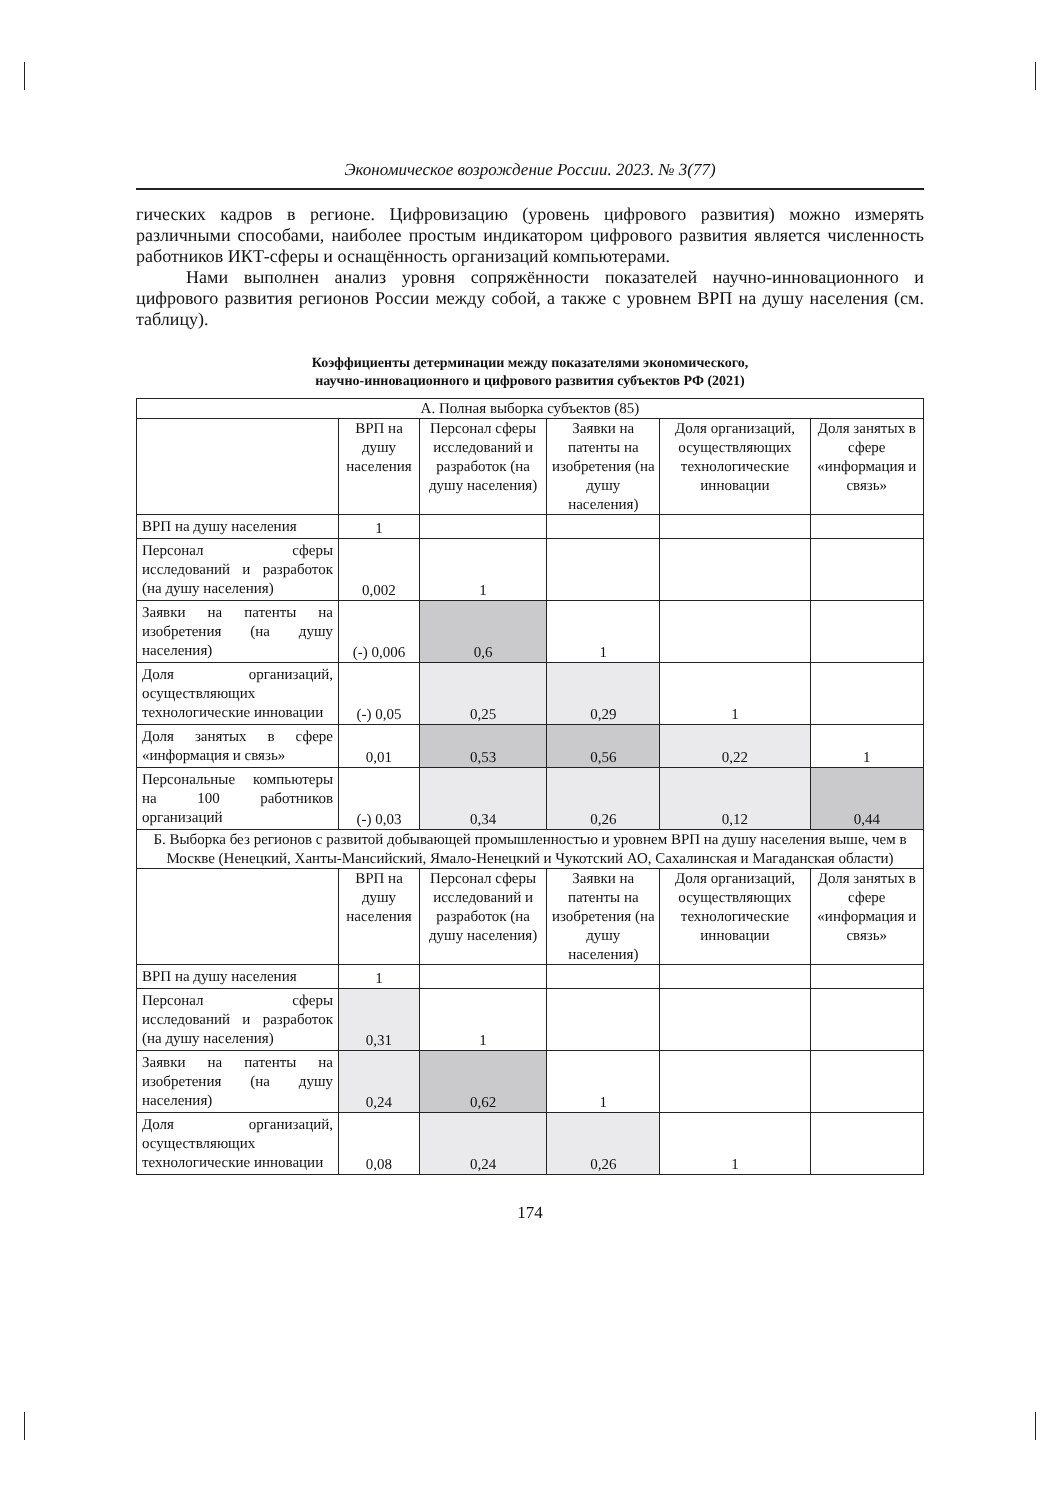Экономическое возрождение России. 2023. № 3(77)
гических кадров в регионе. Цифровизацию (уровень цифрового развития) можно измерять различными способами, наиболее простым индикатором цифрового развития является численность работников ИКТ-сферы и оснащённость организаций компьютерами.
Нами выполнен анализ уровня сопряжённости показателей научно-инновационного и цифрового развития регионов России между собой, а также с уровнем ВРП на душу населения (см. таблицу).
Коэффициенты детерминации между показателями экономического,
научно-инновационного и цифрового развития субъектов РФ (2021)
| А. Полная выборка субъектов (85) | | | | | |
| | ВРП на душу населения | Персонал сферы исследований и разработок (на душу населения) | Заявки на патенты на изобретения (на душу населения) | Доля организаций, осуществляющих технологические инновации | Доля занятых в сфере «информация и связь» |
| ВРП на душу населения | 1 | | | | |
| Персонал сферы исследований и разработок (на душу населения) | 0,002 | 1 | | | |
| Заявки на патенты на изобретения (на душу населения) | (-) 0,006 | 0,6 | 1 | | |
| Доля организаций, осуществляющих технологические инновации | (-) 0,05 | 0,25 | 0,29 | 1 | |
| Доля занятых в сфере «информация и связь» | 0,01 | 0,53 | 0,56 | 0,22 | 1 |
| Персональные компьютеры на 100 работников организаций | (-) 0,03 | 0,34 | 0,26 | 0,12 | 0,44 |
| Б. Выборка без регионов с развитой добывающей промышленностью и уровнем ВРП на душу населения выше, чем в Москве (Ненецкий, Ханты-Мансийский, Ямало-Ненецкий и Чукотский АО, Сахалинская и Магаданская области) | | | | | |
| | ВРП на душу населения | Персонал сферы исследований и разработок (на душу населения) | Заявки на патенты на изобретения (на душу населения) | Доля организаций, осуществляющих технологические инновации | Доля занятых в сфере «информация и связь» |
| ВРП на душу населения | 1 | | | | |
| Персонал сферы исследований и разработок (на душу населения) | 0,31 | 1 | | | |
| Заявки на патенты на изобретения (на душу населения) | 0,24 | 0,62 | 1 | | |
| Доля организаций, осуществляющих технологические инновации | 0,08 | 0,24 | 0,26 | 1 | |
174